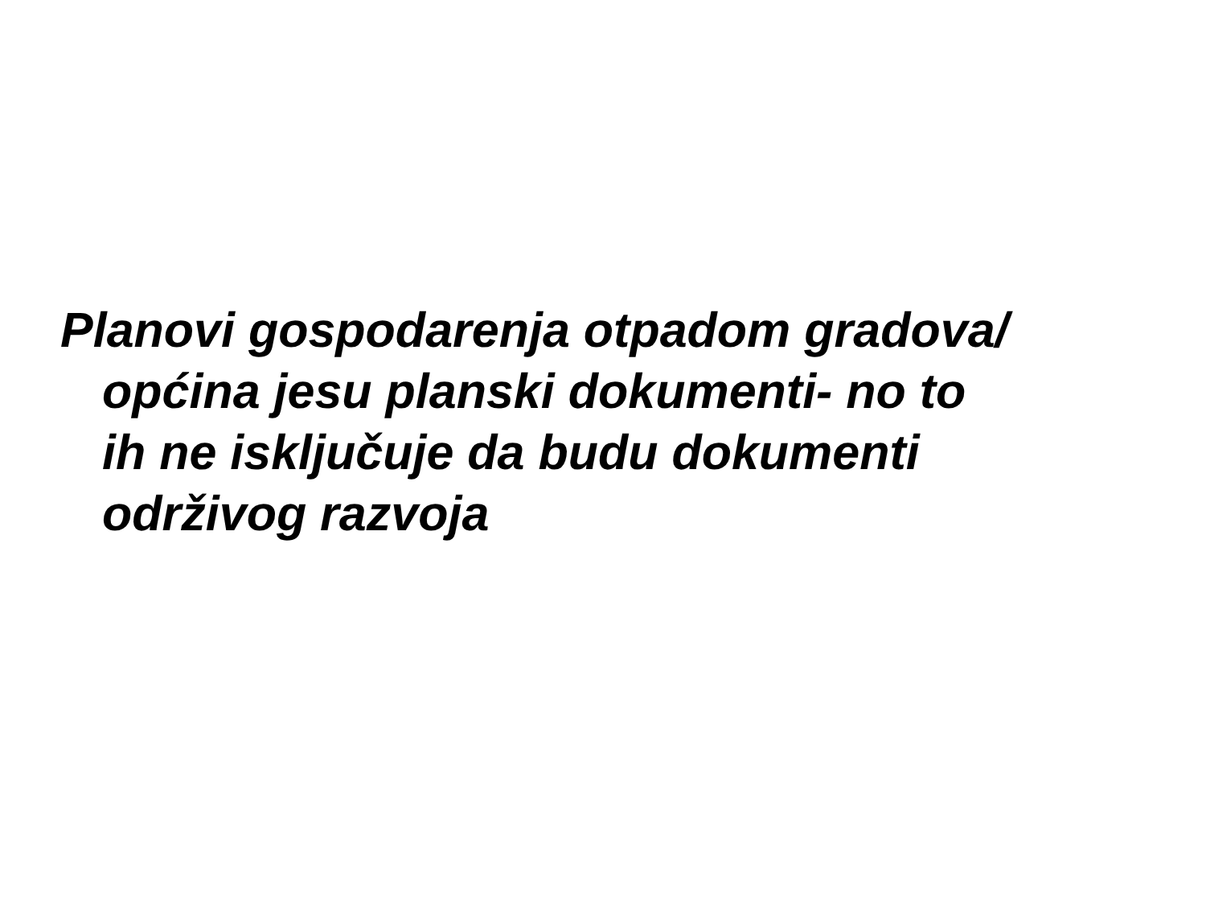Planovi gospodarenja otpadom gradova/
općina jesu planski dokumenti- no to
ih ne isključuje da budu dokumenti
održivog razvoja